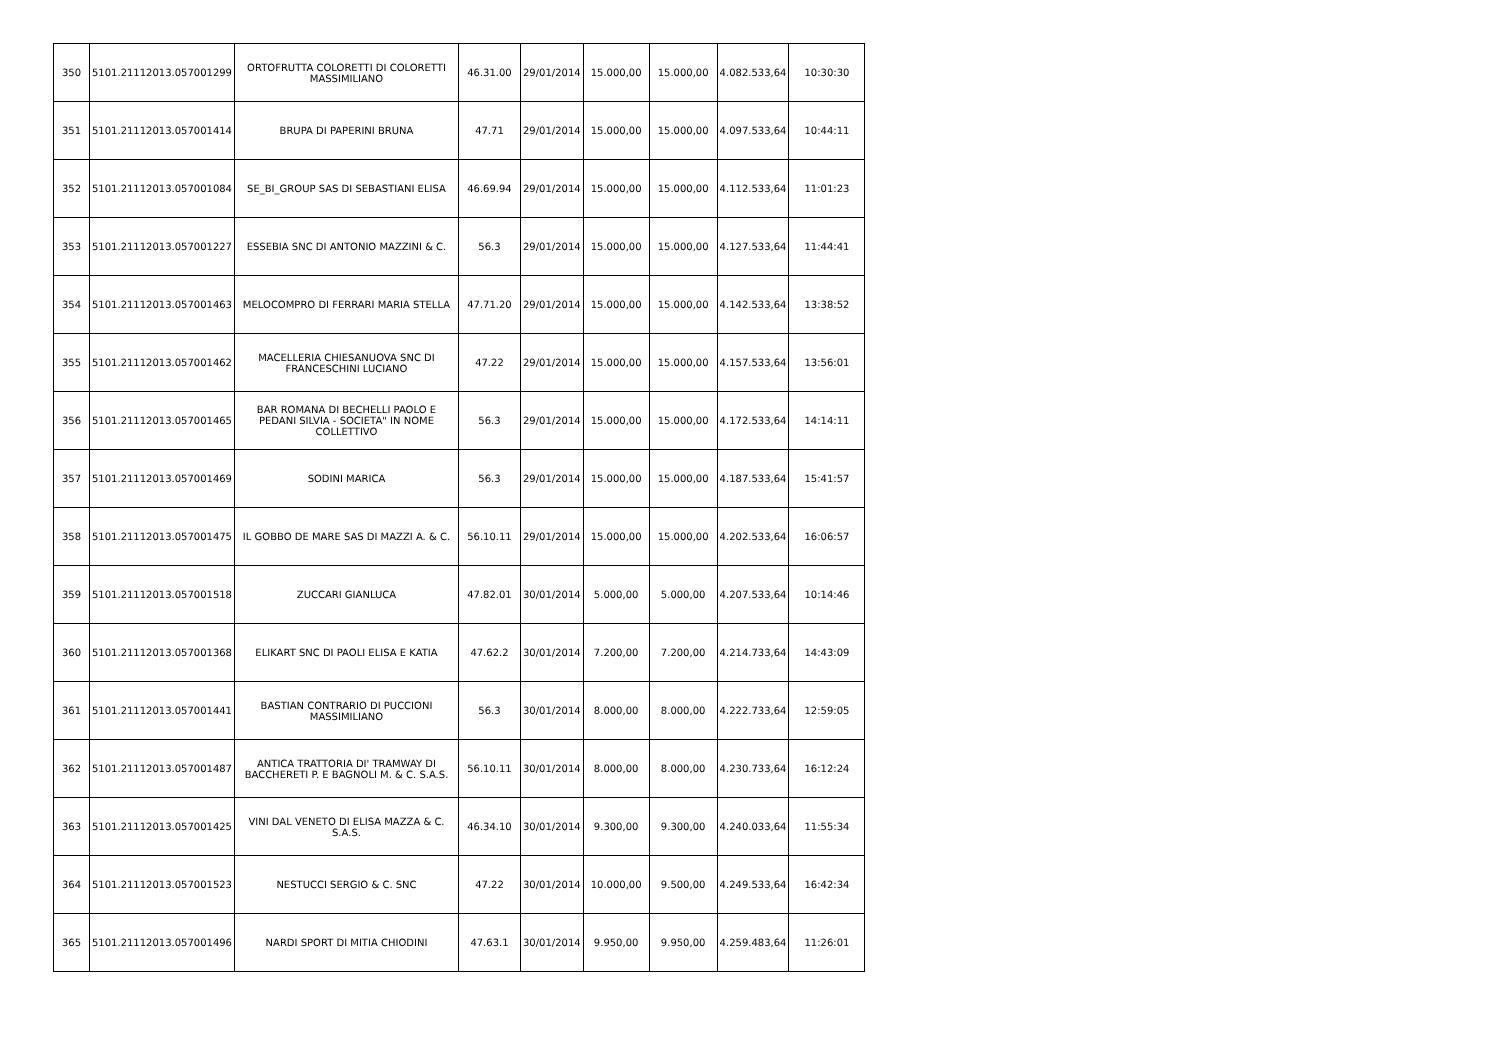| 350 | 5101.21112013.057001299 | ORTOFRUTTA COLORETTI DI COLORETTI MASSIMILIANO | 46.31.00 | 29/01/2014 | 15.000,00 | 15.000,00 | 4.082.533,64 | 10:30:30 |
| 351 | 5101.21112013.057001414 | BRUPA DI PAPERINI BRUNA | 47.71 | 29/01/2014 | 15.000,00 | 15.000,00 | 4.097.533,64 | 10:44:11 |
| 352 | 5101.21112013.057001084 | SE_BI_GROUP SAS DI SEBASTIANI ELISA | 46.69.94 | 29/01/2014 | 15.000,00 | 15.000,00 | 4.112.533,64 | 11:01:23 |
| 353 | 5101.21112013.057001227 | ESSEBIA SNC DI ANTONIO MAZZINI & C. | 56.3 | 29/01/2014 | 15.000,00 | 15.000,00 | 4.127.533,64 | 11:44:41 |
| 354 | 5101.21112013.057001463 | MELOCOMPRO DI FERRARI MARIA STELLA | 47.71.20 | 29/01/2014 | 15.000,00 | 15.000,00 | 4.142.533,64 | 13:38:52 |
| 355 | 5101.21112013.057001462 | MACELLERIA CHIESANUOVA SNC DI FRANCESCHINI LUCIANO | 47.22 | 29/01/2014 | 15.000,00 | 15.000,00 | 4.157.533,64 | 13:56:01 |
| 356 | 5101.21112013.057001465 | BAR ROMANA DI BECHELLI PAOLO E PEDANI SILVIA - SOCIETA" IN NOME COLLETTIVO | 56.3 | 29/01/2014 | 15.000,00 | 15.000,00 | 4.172.533,64 | 14:14:11 |
| 357 | 5101.21112013.057001469 | SODINI MARICA | 56.3 | 29/01/2014 | 15.000,00 | 15.000,00 | 4.187.533,64 | 15:41:57 |
| 358 | 5101.21112013.057001475 | IL GOBBO DE MARE SAS DI MAZZI A. & C. | 56.10.11 | 29/01/2014 | 15.000,00 | 15.000,00 | 4.202.533,64 | 16:06:57 |
| 359 | 5101.21112013.057001518 | ZUCCARI GIANLUCA | 47.82.01 | 30/01/2014 | 5.000,00 | 5.000,00 | 4.207.533,64 | 10:14:46 |
| 360 | 5101.21112013.057001368 | ELIKART SNC DI PAOLI ELISA E KATIA | 47.62.2 | 30/01/2014 | 7.200,00 | 7.200,00 | 4.214.733,64 | 14:43:09 |
| 361 | 5101.21112013.057001441 | BASTIAN CONTRARIO DI PUCCIONI MASSIMILIANO | 56.3 | 30/01/2014 | 8.000,00 | 8.000,00 | 4.222.733,64 | 12:59:05 |
| 362 | 5101.21112013.057001487 | ANTICA TRATTORIA DI' TRAMWAY DI BACCHERETI P. E BAGNOLI M. & C. S.A.S. | 56.10.11 | 30/01/2014 | 8.000,00 | 8.000,00 | 4.230.733,64 | 16:12:24 |
| 363 | 5101.21112013.057001425 | VINI DAL VENETO DI ELISA MAZZA & C. S.A.S. | 46.34.10 | 30/01/2014 | 9.300,00 | 9.300,00 | 4.240.033,64 | 11:55:34 |
| 364 | 5101.21112013.057001523 | NESTUCCI SERGIO & C. SNC | 47.22 | 30/01/2014 | 10.000,00 | 9.500,00 | 4.249.533,64 | 16:42:34 |
| 365 | 5101.21112013.057001496 | NARDI SPORT DI MITIA CHIODINI | 47.63.1 | 30/01/2014 | 9.950,00 | 9.950,00 | 4.259.483,64 | 11:26:01 |